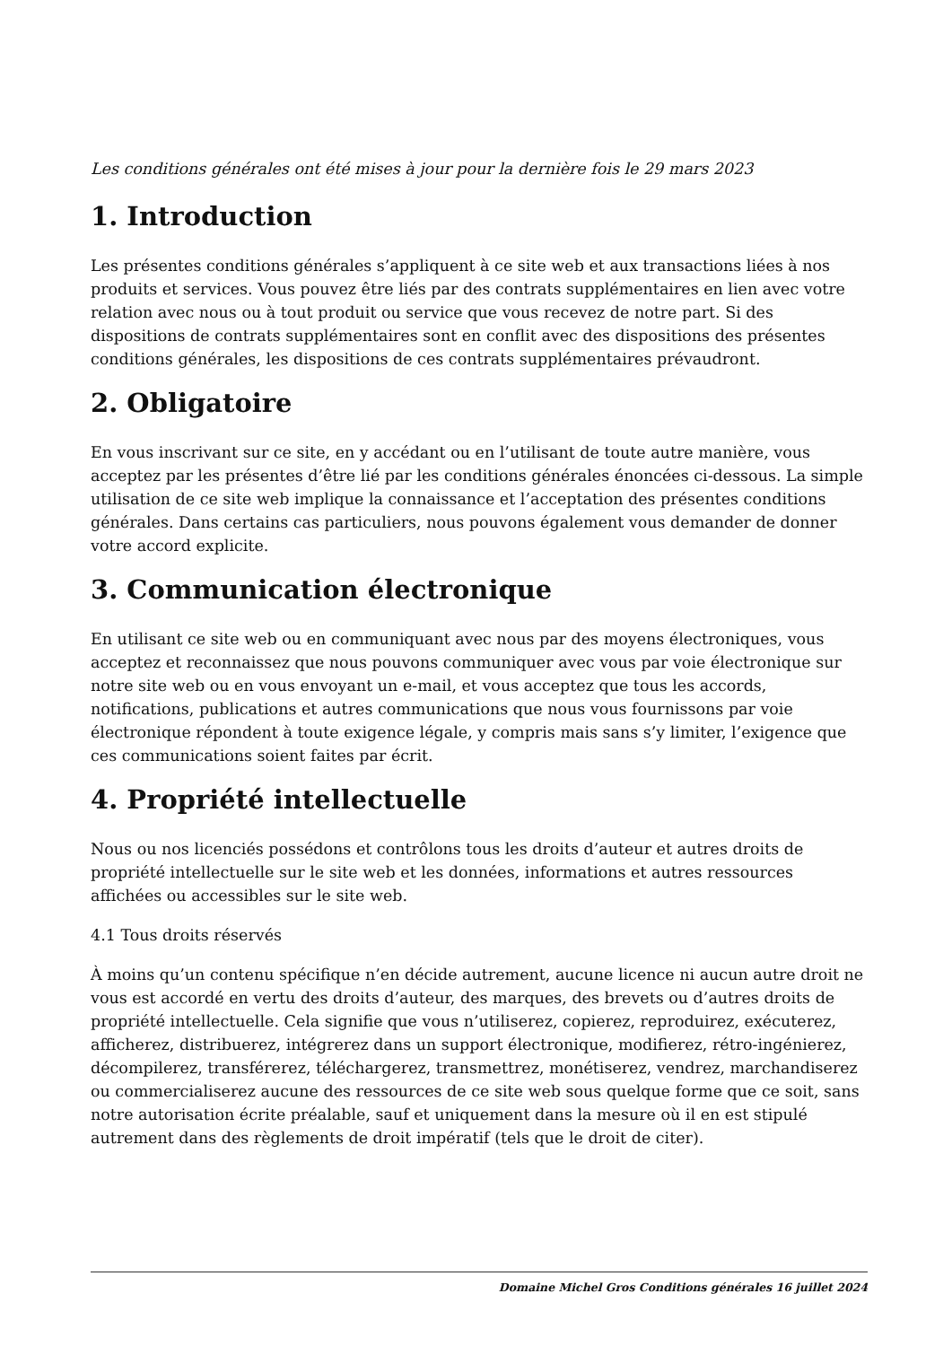Les conditions générales ont été mises à jour pour la dernière fois le 29 mars 2023
1. Introduction
Les présentes conditions générales s’appliquent à ce site web et aux transactions liées à nos produits et services. Vous pouvez être liés par des contrats supplémentaires en lien avec votre relation avec nous ou à tout produit ou service que vous recevez de notre part. Si des dispositions de contrats supplémentaires sont en conflit avec des dispositions des présentes conditions générales, les dispositions de ces contrats supplémentaires prévaudront.
2. Obligatoire
En vous inscrivant sur ce site, en y accédant ou en l’utilisant de toute autre manière, vous acceptez par les présentes d’être lié par les conditions générales énoncées ci-dessous. La simple utilisation de ce site web implique la connaissance et l’acceptation des présentes conditions générales. Dans certains cas particuliers, nous pouvons également vous demander de donner votre accord explicite.
3. Communication électronique
En utilisant ce site web ou en communiquant avec nous par des moyens électroniques, vous acceptez et reconnaissez que nous pouvons communiquer avec vous par voie électronique sur notre site web ou en vous envoyant un e-mail, et vous acceptez que tous les accords, notifications, publications et autres communications que nous vous fournissons par voie électronique répondent à toute exigence légale, y compris mais sans s’y limiter, l’exigence que ces communications soient faites par écrit.
4. Propriété intellectuelle
Nous ou nos licenciés possédons et contrôlons tous les droits d’auteur et autres droits de propriété intellectuelle sur le site web et les données, informations et autres ressources affichées ou accessibles sur le site web.
4.1 Tous droits réservés
À moins qu’un contenu spécifique n’en décide autrement, aucune licence ni aucun autre droit ne vous est accordé en vertu des droits d’auteur, des marques, des brevets ou d’autres droits de propriété intellectuelle. Cela signifie que vous n’utiliserez, copierez, reproduirez, exécuterez, afficherez, distribuerez, intégrerez dans un support électronique, modifierez, rétro-ingénierez, décompilerez, transférerez, téléchargerez, transmettrez, monétiserez, vendrez, marchandiserez ou commercialiserez aucune des ressources de ce site web sous quelque forme que ce soit, sans notre autorisation écrite préalable, sauf et uniquement dans la mesure où il en est stipulé autrement dans des règlements de droit impératif (tels que le droit de citer).
Domaine Michel Gros Conditions générales 16 juillet 2024